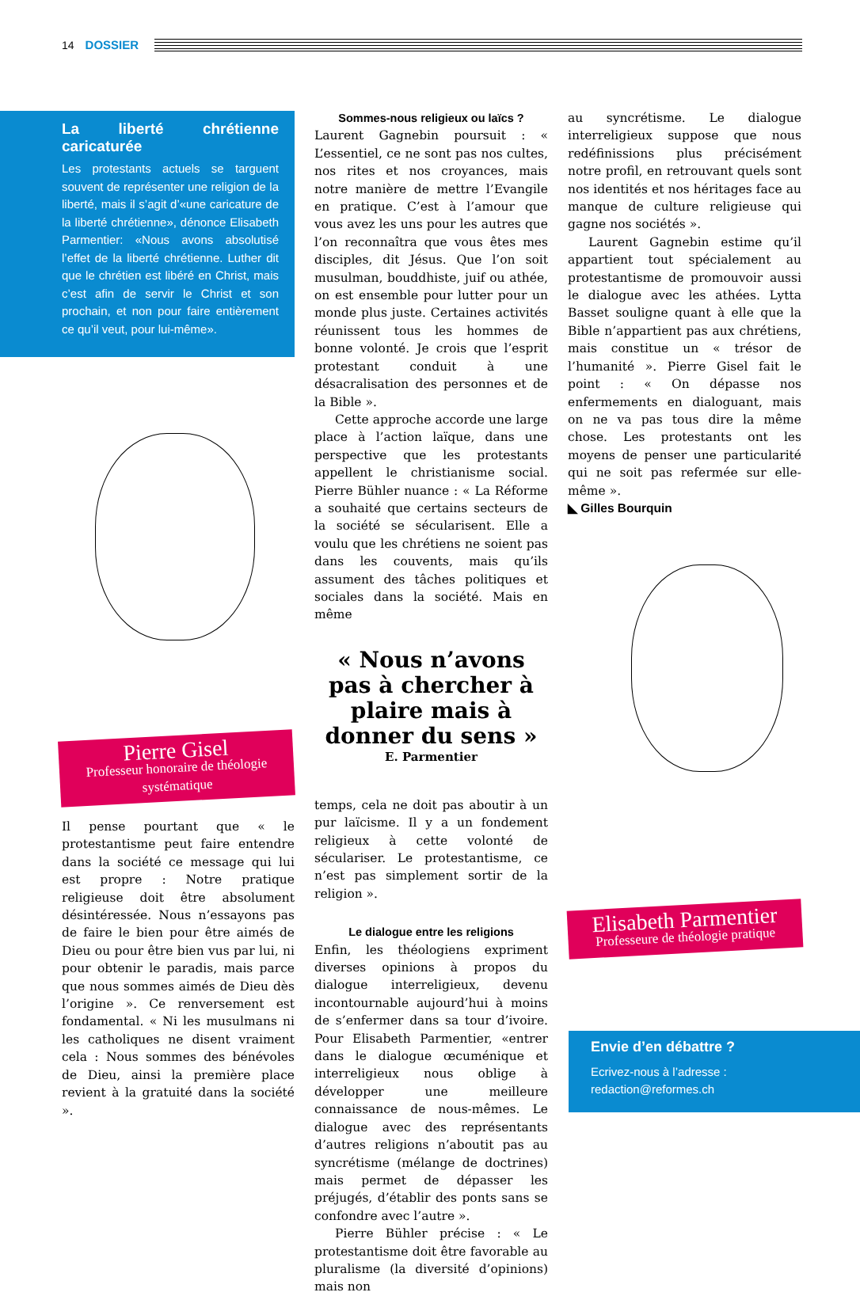14 DOSSIER
La liberté chrétienne caricaturée
Les protestants actuels se targuent souvent de représenter une religion de la liberté, mais il s’agit d’«une caricature de la liberté chrétienne», dénonce Elisabeth Parmentier: «Nous avons absolutisé l’effet de la liberté chrétienne. Luther dit que le chrétien est libéré en Christ, mais c’est afin de servir le Christ et son prochain, et non pour faire entièrement ce qu’il veut, pour lui-même».
Pierre Gisel
Professeur honoraire de théologie systématique
Il pense pourtant que « le protestantisme peut faire entendre dans la société ce message qui lui est propre : Notre pratique religieuse doit être absolument désintéressée. Nous n’essayons pas de faire le bien pour être aimés de Dieu ou pour être bien vus par lui, ni pour obtenir le paradis, mais parce que nous sommes aimés de Dieu dès l’origine ». Ce renversement est fondamental. « Ni les musulmans ni les catholiques ne disent vraiment cela : Nous sommes des bénévoles de Dieu, ainsi la première place revient à la gratuité dans la société ».
Sommes-nous religieux ou laïcs ?
Laurent Gagnebin poursuit : « L’essentiel, ce ne sont pas nos cultes, nos rites et nos croyances, mais notre manière de mettre l’Evangile en pratique. C’est à l’amour que vous avez les uns pour les autres que l’on reconnaîtra que vous êtes mes disciples, dit Jésus. Que l’on soit musulman, bouddhiste, juif ou athée, on est ensemble pour lutter pour un monde plus juste. Certaines activités réunissent tous les hommes de bonne volonté. Je crois que l’esprit protestant conduit à une désacralisation des personnes et de la Bible ».
Cette approche accorde une large place à l’action laïque, dans une perspective que les protestants appellent le christianisme social. Pierre Bühler nuance : « La Réforme a souhaité que certains secteurs de la société se sécularisent. Elle a voulu que les chrétiens ne soient pas dans les couvents, mais qu’ils assument des tâches politiques et sociales dans la société. Mais en même
« Nous n’avons pas à chercher à plaire mais à donner du sens »
E. Parmentier
temps, cela ne doit pas aboutir à un pur laïcisme. Il y a un fondement religieux à cette volonté de séculariser. Le protestantisme, ce n’est pas simplement sortir de la religion ».
Le dialogue entre les religions
Enfin, les théologiens expriment diverses opinions à propos du dialogue interreligieux, devenu incontournable aujourd’hui à moins de s’enfermer dans sa tour d’ivoire. Pour Elisabeth Parmentier, «entrer dans le dialogue œcuménique et interreligieux nous oblige à développer une meilleure connaissance de nous-mêmes. Le dialogue avec des représentants d’autres religions n’aboutit pas au syncrétisme (mélange de doctrines) mais permet de dépasser les préjugés, d’établir des ponts sans se confondre avec l’autre ».
Pierre Bühler précise : « Le protestantisme doit être favorable au pluralisme (la diversité d’opinions) mais non
au syncrétisme. Le dialogue interreligieux suppose que nous redéfinissions plus précisément notre profil, en retrouvant quels sont nos identités et nos héritages face au manque de culture religieuse qui gagne nos sociétés ».
Laurent Gagnebin estime qu’il appartient tout spécialement au protestantisme de promouvoir aussi le dialogue avec les athées. Lytta Basset souligne quant à elle que la Bible n’appartient pas aux chrétiens, mais constitue un « trésor de l’humanité ». Pierre Gisel fait le point : « On dépasse nos enfermements en dialoguant, mais on ne va pas tous dire la même chose. Les protestants ont les moyens de penser une particularité qui ne soit pas refermée sur elle-même ».
◣ Gilles Bourquin
Elisabeth Parmentier
Professeure de théologie pratique
Envie d’en débattre ?
Ecrivez-nous à l’adresse :
redaction@reformes.ch